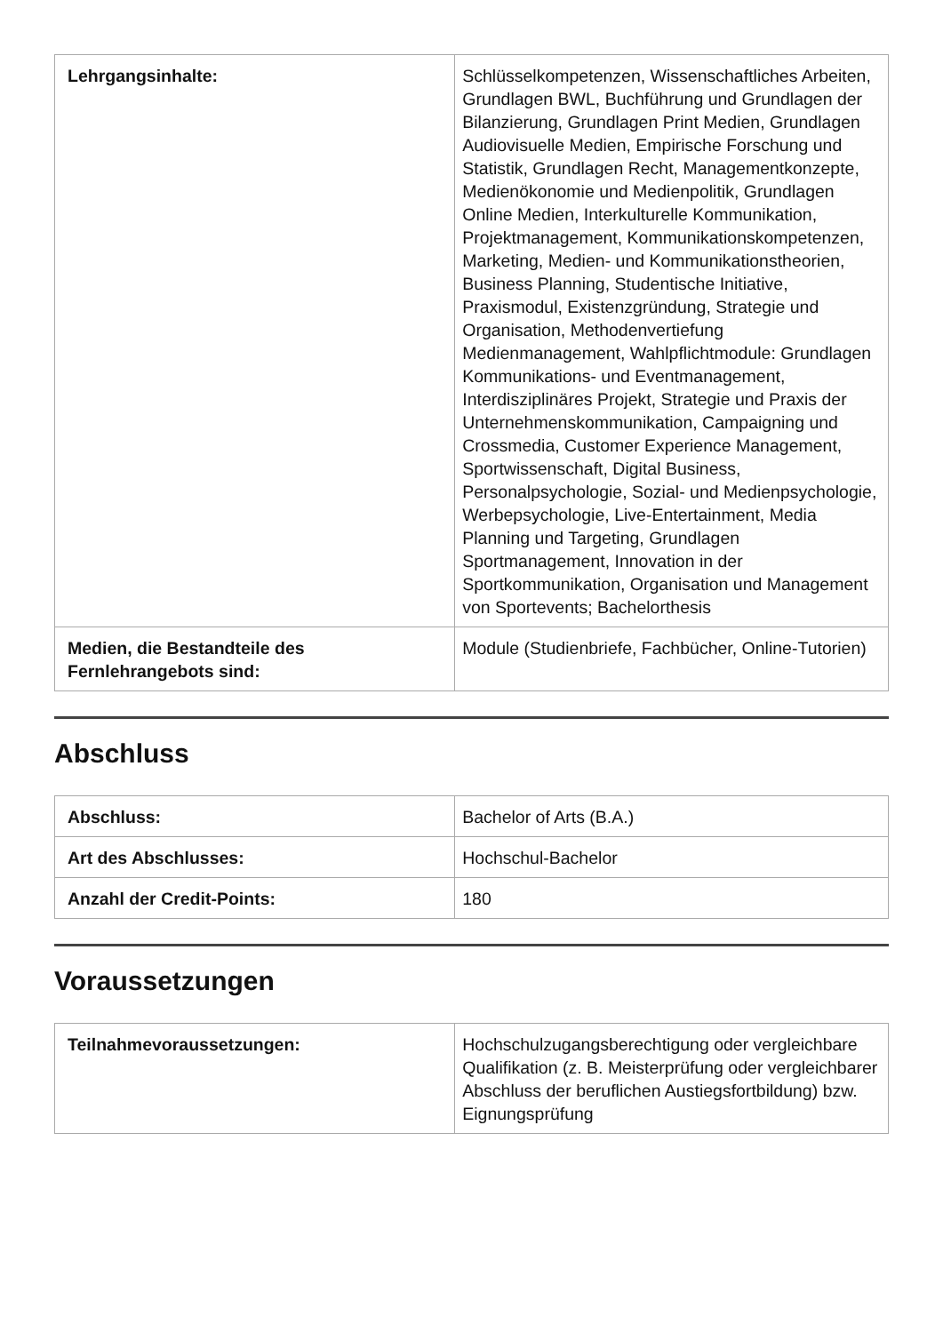| Lehrgangsinhalte: | Schlüsselkompetenzen, Wissenschaftliches Arbeiten, Grundlagen BWL, Buchführung und Grundlagen der Bilanzierung, Grundlagen Print Medien, Grundlagen Audiovisuelle Medien, Empirische Forschung und Statistik, Grundlagen Recht, Managementkonzepte, Medienökonomie und Medienpolitik, Grundlagen Online Medien, Interkulturelle Kommunikation, Projektmanagement, Kommunikationskompetenzen, Marketing, Medien- und Kommunikationstheorien, Business Planning, Studentische Initiative, Praxismodul, Existenzgründung, Strategie und Organisation, Methodenvertiefung Medienmanagement, Wahlpflichtmodule: Grundlagen Kommunikations- und Eventmanagement, Interdisziplinäres Projekt, Strategie und Praxis der Unternehmenskommunikation, Campaigning und Crossmedia, Customer Experience Management, Sportwissenschaft, Digital Business, Personalpsychologie, Sozial- und Medienpsychologie, Werbepsychologie, Live-Entertainment, Media Planning und Targeting, Grundlagen Sportmanagement, Innovation in der Sportkommunikation, Organisation und Management von Sportevents; Bachelorthesis |
| Medien, die Bestandteile des Fernlehrangebots sind: | Module (Studienbriefe, Fachbücher, Online-Tutorien) |
Abschluss
| Abschluss: | Bachelor of Arts (B.A.) |
| Art des Abschlusses: | Hochschul-Bachelor |
| Anzahl der Credit-Points: | 180 |
Voraussetzungen
| Teilnahmevoraussetzungen: | Hochschulzugangsberechtigung oder vergleichbare Qualifikation (z. B. Meisterprüfung oder vergleichbarer Abschluss der beruflichen Austiegsfortbildung) bzw. Eignungsprüfung |